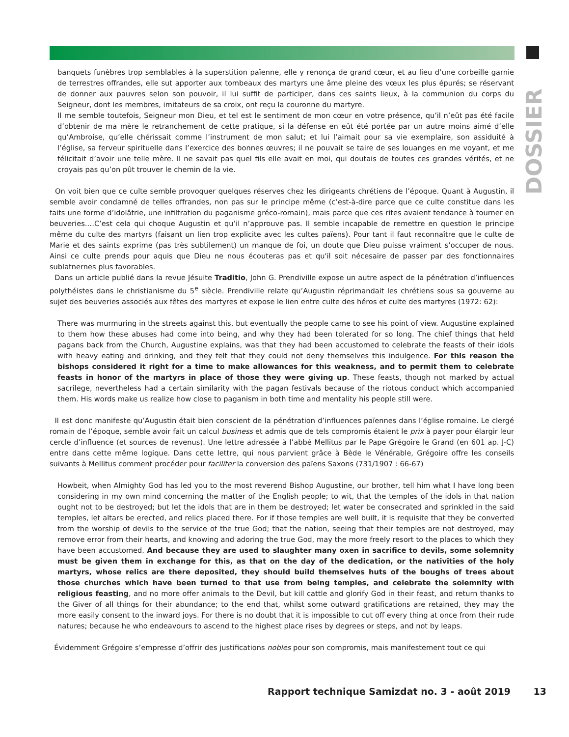DOSSIER
banquets funèbres trop semblables à la superstition païenne, elle y renonça de grand cœur, et au lieu d’une corbeille garnie de terrestres offrandes, elle sut apporter aux tombeaux des martyrs une âme pleine des vœux les plus épurés; se réservant de donner aux pauvres selon son pouvoir, il lui suffit de participer, dans ces saints lieux, à la communion du corps du Seigneur, dont les membres, imitateurs de sa croix, ont reçu la couronne du martyre.
Il me semble toutefois, Seigneur mon Dieu, et tel est le sentiment de mon cœur en votre présence, qu’il n’eût pas été facile d’obtenir de ma mère le retranchement de cette pratique, si la défense en eût été portée par un autre moins aimé d’elle qu’Ambroise, qu’elle chérissait comme l’instrument de mon salut; et lui l’aimait pour sa vie exemplaire, son assiduité à l’église, sa ferveur spirituelle dans l’exercice des bonnes œuvres; il ne pouvait se taire de ses louanges en me voyant, et me félicitait d’avoir une telle mère. Il ne savait pas quel fils elle avait en moi, qui doutais de toutes ces grandes vérités, et ne croyais pas qu’on pût trouver le chemin de la vie.
On voit bien que ce culte semble provoquer quelques réserves chez les dirigeants chrétiens de l’époque. Quant à Augustin, il semble avoir condamné de telles offrandes, non pas sur le principe même (c’est-à-dire parce que ce culte constitue dans les faits une forme d’idolâtrie, une infiltration du paganisme gréco-romain), mais parce que ces rites avaient tendance à tourner en beuveries.…C’est cela qui choque Augustin et qu’il n’approuve pas. Il semble incapable de remettre en question le principe même du culte des martyrs (faisant un lien trop explicite avec les cultes païens). Pour tant il faut reconnaître que le culte de Marie et des saints exprime (pas très subtilement) un manque de foi, un doute que Dieu puisse vraiment s’occuper de nous. Ainsi ce culte prends pour aquis que Dieu ne nous écouteras pas et qu'il soit nécesaire de passer par des fonctionnaires sublatnernes plus favorables.
Dans un article publié dans la revue Jésuite Traditio, John G. Prendiville expose un autre aspect de la pénétration d’influences polythéistes dans le christianisme du 5<sup>e</sup> siècle. Prendiville relate qu’Augustin réprimandait les chrétiens sous sa gouverne au sujet des beuveries associés aux fêtes des martyres et expose le lien entre culte des héros et culte des martyres (1972: 62):
There was murmuring in the streets against this, but eventually the people came to see his point of view. Augustine explained to them how these abuses had come into being, and why they had been tolerated for so long. The chief things that held pagans back from the Church, Augustine explains, was that they had been accustomed to celebrate the feasts of their idols with heavy eating and drinking, and they felt that they could not deny themselves this indulgence. For this reason the bishops considered it right for a time to make allowances for this weakness, and to permit them to celebrate feasts in honor of the martyrs in place of those they were giving up. These feasts, though not marked by actual sacrilege, nevertheless had a certain similarity with the pagan festivals because of the riotous conduct which accompanied them. His words make us realize how close to paganism in both time and mentality his people still were.
Il est donc manifeste qu’Augustin était bien conscient de la pénétration d’influences païennes dans l’église romaine. Le clergé romain de l’époque, semble avoir fait un calcul business et admis que de tels compromis étaient le prix à payer pour élargir leur cercle d’influence (et sources de revenus). Une lettre adressée à l’abbé Mellitus par le Pape Grégoire le Grand (en 601 ap. J-C) entre dans cette même logique. Dans cette lettre, qui nous parvient grâce à Bède le Vénérable, Grégoire offre les conseils suivants à Mellitus comment procéder pour faciliter la conversion des païens Saxons (731/1907 : 66-67)
Howbeit, when Almighty God has led you to the most reverend Bishop Augustine, our brother, tell him what I have long been considering in my own mind concerning the matter of the English people; to wit, that the temples of the idols in that nation ought not to be destroyed; but let the idols that are in them be destroyed; let water be consecrated and sprinkled in the said temples, let altars be erected, and relics placed there. For if those temples are well built, it is requisite that they be converted from the worship of devils to the service of the true God; that the nation, seeing that their temples are not destroyed, may remove error from their hearts, and knowing and adoring the true God, may the more freely resort to the places to which they have been accustomed. And because they are used to slaughter many oxen in sacrifice to devils, some solemnity must be given them in exchange for this, as that on the day of the dedication, or the nativities of the holy martyrs, whose relics are there deposited, they should build themselves huts of the boughs of trees about those churches which have been turned to that use from being temples, and celebrate the solemnity with religious feasting, and no more offer animals to the Devil, but kill cattle and glorify God in their feast, and return thanks to the Giver of all things for their abundance; to the end that, whilst some outward gratifications are retained, they may the more easily consent to the inward joys. For there is no doubt that it is impossible to cut off every thing at once from their rude natures; because he who endeavours to ascend to the highest place rises by degrees or steps, and not by leaps.
Évidemment Grégoire s’empresse d’offrir des justifications nobles pour son compromis, mais manifestement tout ce qui
Rapport technique Samizdat no. 3 - août 2019 13